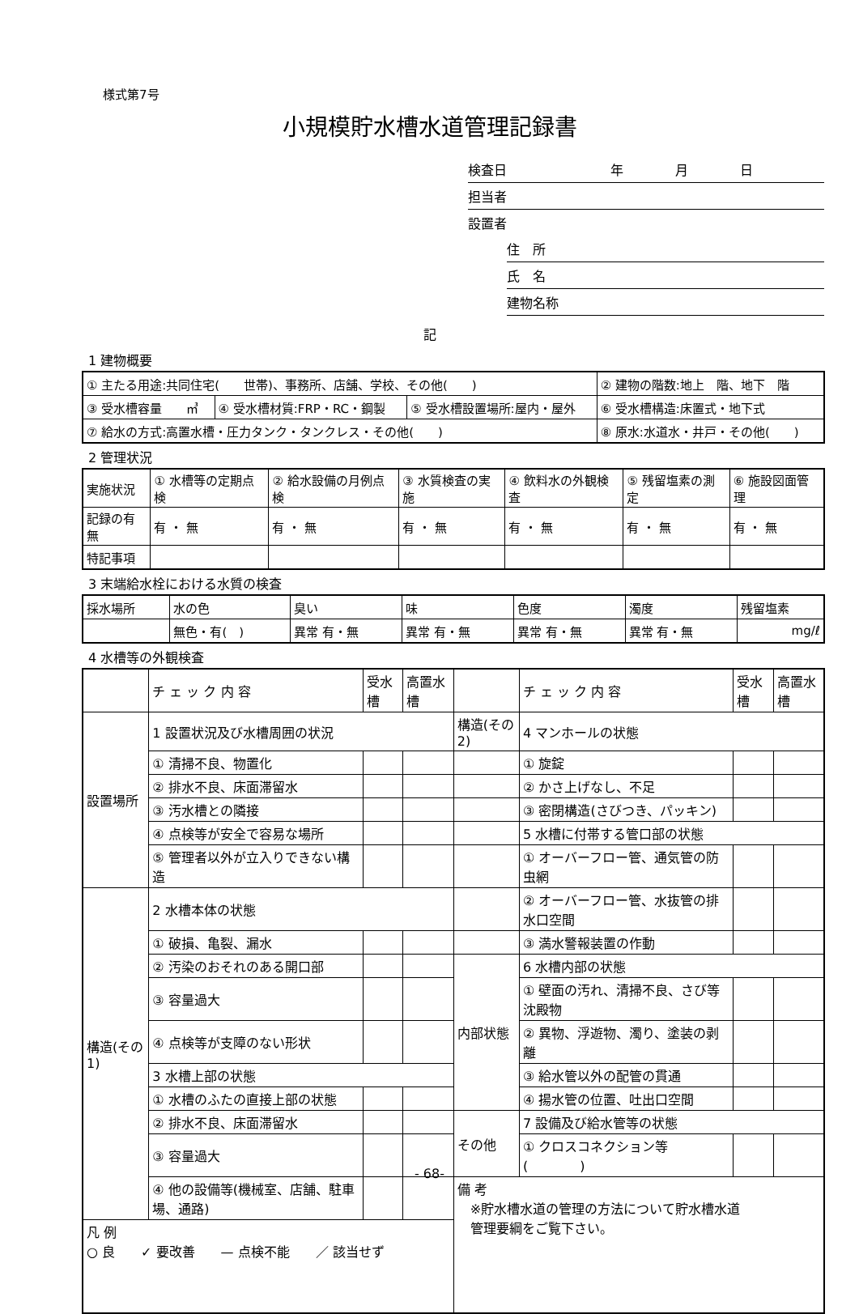様式第7号
小規模貯水槽水道管理記録書
検査日　　　　　　　　年　　　　月　　　　日
担当者
設置者
住　所
氏　名
建物名称
記
1 建物概要
| ① 主たる用途:共同住宅( 世帯)、事務所、店舗、学校、その他( ) | | | ② 建物の階数:地上 階、地下 階 |
| ③ 受水槽容量 ㎥ | ④ 受水槽材質:FRP・RC・鋼製 | ⑤ 受水槽設置場所:屋内・屋外 | ⑥ 受水槽構造:床置式・地下式 |
| ⑦ 給水の方式:高置水槽・圧力タンク・タンクレス・その他( ) | | | ⑧ 原水:水道水・井戸・その他( ) |
2 管理状況
| 実施状況 | ① 水槽等の定期点検 | ② 給水設備の月例点検 | ③ 水質検査の実施 | ④ 飲料水の外観検査 | ⑤ 残留塩素の測定 | ⑥ 施設図面管理 |
| 記録の有無 | 有 ・ 無 | 有 ・ 無 | 有 ・ 無 | 有 ・ 無 | 有 ・ 無 | 有 ・ 無 |
| 特記事項 | | | | | | |
3 末端給水栓における水質の検査
| 採水場所 | 水の色 | 臭い | 味 | 色度 | 濁度 | 残留塩素 |
| | 無色・有( ) | 異常 有・無 | 異常 有・無 | 異常 有・無 | 異常 有・無 | mg/ℓ |
4 水槽等の外観検査
| | チ ェ ッ ク 内 容 | 受水槽 | 高置水槽 | | チ ェ ッ ク 内 容 | 受水槽 | 高置水槽 |
| 設置場所 | 1 設置状況及び水槽周囲の状況 | | | 構造(その2) | 4 マンホールの状態 | | |
| | ① 清掃不良、物置化 | | | | ① 旋錠 | | |
| | ② 排水不良、床面滞留水 | | | | ② かさ上げなし、不足 | | |
| | ③ 汚水槽との隣接 | | | | ③ 密閉構造(さびつき、パッキン) | | |
| | ④ 点検等が安全で容易な場所 | | | | 5 水槽に付帯する管口部の状態 | | |
| | ⑤ 管理者以外が立入りできない構造 | | | | ① オーバーフロー管、通気管の防虫網 | | |
| 構造(その1) | 2 水槽本体の状態 | | | | ② オーバーフロー管、水抜管の排水口空間 | | |
| | ① 破損、亀裂、漏水 | | | | ③ 満水警報装置の作動 | | |
| | ② 汚染のおそれのある開口部 | | | 内部状態 | 6 水槽内部の状態 | | |
| | ③ 容量過大 | | | | ① 壁面の汚れ、清掃不良、さび等沈殿物 | | |
| | ④ 点検等が支障のない形状 | | | | ② 異物、浮遊物、濁り、塗装の剥離 | | |
| | 3 水槽上部の状態 | | | | ③ 給水管以外の配管の貫通 | | |
| | ① 水槽のふたの直接上部の状態 | | | | ④ 揚水管の位置、吐出口空間 | | |
| | ② 排水不良、床面滞留水 | | | その他 | 7 設備及び給水管等の状態 | | |
| | ③ 容量過大 | | | | ① クロスコネクション等( ) | | |
| | ④ 他の設備等(機械室、店舗、駐車場、通路) | | | 備 考 ※貯水槽水道の管理の方法について貯水槽水道 管理要綱をご覧下さい。 | | | |
| 凡 例 ○ 良 ✓ 要改善 — 点検不能 ／ 該当せず | | | | | | | |
- 68-